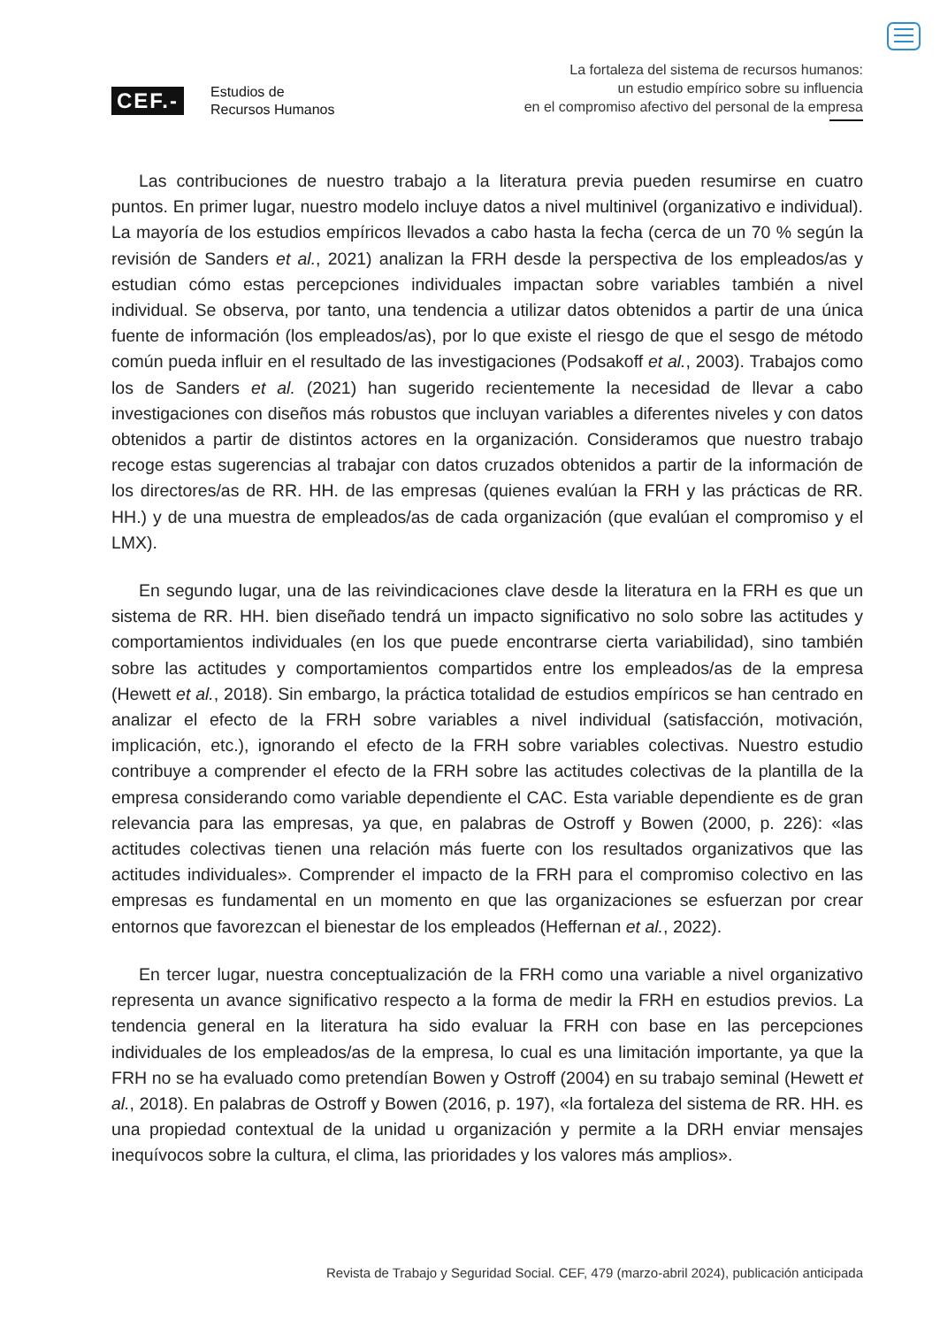CEF.-
Estudios de
Recursos Humanos
La fortaleza del sistema de recursos humanos:
un estudio empírico sobre su influencia
en el compromiso afectivo del personal de la empresa
Las contribuciones de nuestro trabajo a la literatura previa pueden resumirse en cuatro puntos. En primer lugar, nuestro modelo incluye datos a nivel multinivel (organizativo e individual). La mayoría de los estudios empíricos llevados a cabo hasta la fecha (cerca de un 70 % según la revisión de Sanders et al., 2021) analizan la FRH desde la perspectiva de los empleados/as y estudian cómo estas percepciones individuales impactan sobre variables también a nivel individual. Se observa, por tanto, una tendencia a utilizar datos obtenidos a partir de una única fuente de información (los empleados/as), por lo que existe el riesgo de que el sesgo de método común pueda influir en el resultado de las investigaciones (Podsakoff et al., 2003). Trabajos como los de Sanders et al. (2021) han sugerido recientemente la necesidad de llevar a cabo investigaciones con diseños más robustos que incluyan variables a diferentes niveles y con datos obtenidos a partir de distintos actores en la organización. Consideramos que nuestro trabajo recoge estas sugerencias al trabajar con datos cruzados obtenidos a partir de la información de los directores/as de RR. HH. de las empresas (quienes evalúan la FRH y las prácticas de RR. HH.) y de una muestra de empleados/as de cada organización (que evalúan el compromiso y el LMX).
En segundo lugar, una de las reivindicaciones clave desde la literatura en la FRH es que un sistema de RR. HH. bien diseñado tendrá un impacto significativo no solo sobre las actitudes y comportamientos individuales (en los que puede encontrarse cierta variabilidad), sino también sobre las actitudes y comportamientos compartidos entre los empleados/as de la empresa (Hewett et al., 2018). Sin embargo, la práctica totalidad de estudios empíricos se han centrado en analizar el efecto de la FRH sobre variables a nivel individual (satisfacción, motivación, implicación, etc.), ignorando el efecto de la FRH sobre variables colectivas. Nuestro estudio contribuye a comprender el efecto de la FRH sobre las actitudes colectivas de la plantilla de la empresa considerando como variable dependiente el CAC. Esta variable dependiente es de gran relevancia para las empresas, ya que, en palabras de Ostroff y Bowen (2000, p. 226): «las actitudes colectivas tienen una relación más fuerte con los resultados organizativos que las actitudes individuales». Comprender el impacto de la FRH para el compromiso colectivo en las empresas es fundamental en un momento en que las organizaciones se esfuerzan por crear entornos que favorezcan el bienestar de los empleados (Heffernan et al., 2022).
En tercer lugar, nuestra conceptualización de la FRH como una variable a nivel organizativo representa un avance significativo respecto a la forma de medir la FRH en estudios previos. La tendencia general en la literatura ha sido evaluar la FRH con base en las percepciones individuales de los empleados/as de la empresa, lo cual es una limitación importante, ya que la FRH no se ha evaluado como pretendían Bowen y Ostroff (2004) en su trabajo seminal (Hewett et al., 2018). En palabras de Ostroff y Bowen (2016, p. 197), «la fortaleza del sistema de RR. HH. es una propiedad contextual de la unidad u organización y permite a la DRH enviar mensajes inequívocos sobre la cultura, el clima, las prioridades y los valores más amplios».
Revista de Trabajo y Seguridad Social. CEF, 479 (marzo-abril 2024), publicación anticipada